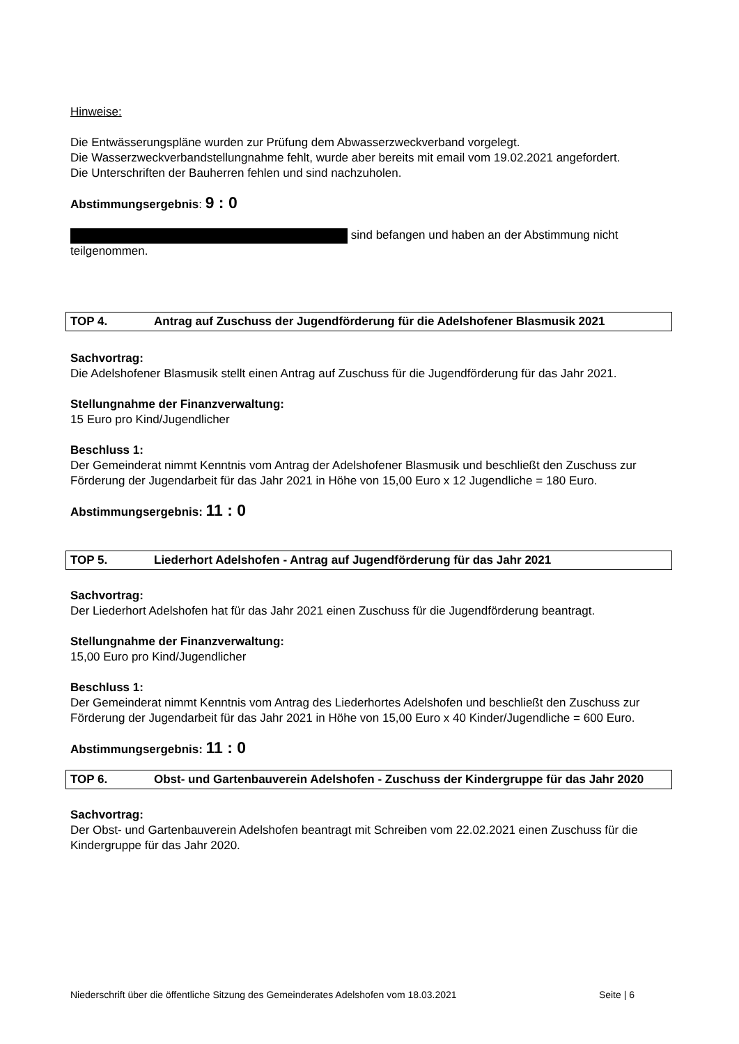Hinweise:
Die Entwässerungspläne wurden zur Prüfung dem Abwasserzweckverband vorgelegt.
Die Wasserzweckverbandstellungnahme fehlt, wurde aber bereits mit email vom 19.02.2021 angefordert.
Die Unterschriften der Bauherren fehlen und sind nachzuholen.
Abstimmungsergebnis: 9 : 0
sind befangen und haben an der Abstimmung nicht teilgenommen.
TOP 4. Antrag auf Zuschuss der Jugendförderung für die Adelshofener Blasmusik 2021
Sachvortrag:
Die Adelshofener Blasmusik stellt einen Antrag auf Zuschuss für die Jugendförderung für das Jahr 2021.
Stellungnahme der Finanzverwaltung:
15 Euro pro Kind/Jugendlicher
Beschluss 1:
Der Gemeinderat nimmt Kenntnis vom Antrag der Adelshofener Blasmusik und beschließt den Zuschuss zur Förderung der Jugendarbeit für das Jahr 2021 in Höhe von 15,00 Euro x 12 Jugendliche = 180 Euro.
Abstimmungsergebnis: 11 : 0
TOP 5. Liederhort Adelshofen - Antrag auf Jugendförderung für das Jahr 2021
Sachvortrag:
Der Liederhort Adelshofen hat für das Jahr 2021 einen Zuschuss für die Jugendförderung beantragt.
Stellungnahme der Finanzverwaltung:
15,00 Euro pro Kind/Jugendlicher
Beschluss 1:
Der Gemeinderat nimmt Kenntnis vom Antrag des Liederhortes Adelshofen und beschließt den Zuschuss zur Förderung der Jugendarbeit für das Jahr 2021 in Höhe von 15,00 Euro x 40 Kinder/Jugendliche = 600 Euro.
Abstimmungsergebnis: 11 : 0
TOP 6. Obst- und Gartenbauverein Adelshofen - Zuschuss der Kindergruppe für das Jahr 2020
Sachvortrag:
Der Obst- und Gartenbauverein Adelshofen beantragt mit Schreiben vom 22.02.2021 einen Zuschuss für die Kindergruppe für das Jahr 2020.
Niederschrift über die öffentliche Sitzung des Gemeinderates Adelshofen vom 18.03.2021 Seite | 6